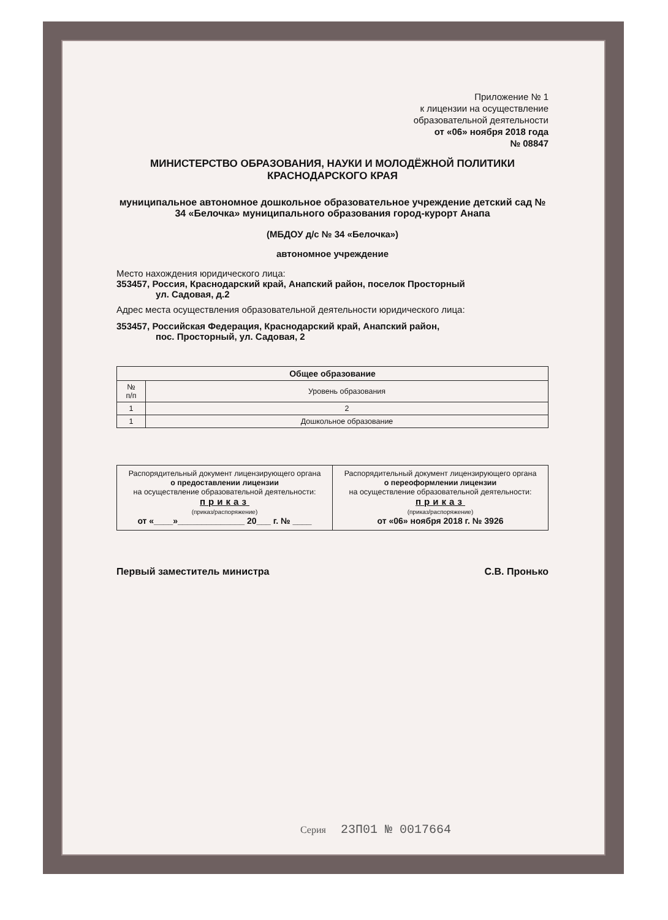Приложение № 1
к лицензии на осуществление
образовательной деятельности
от «06» ноября 2018 года
№ 08847
МИНИСТЕРСТВО ОБРАЗОВАНИЯ, НАУКИ И МОЛОДЁЖНОЙ ПОЛИТИКИ
КРАСНОДАРСКОГО КРАЯ
муниципальное автономное дошкольное образовательное учреждение детский сад № 34 «Белочка» муниципального образования город-курорт Анапа
(МБДОУ д/с № 34 «Белочка»)
автономное учреждение
Место нахождения юридического лица:
353457, Россия, Краснодарский край, Анапский район, поселок Просторный
ул. Садовая, д.2
Адрес места осуществления образовательной деятельности юридического лица:
353457, Российская Федерация, Краснодарский край, Анапский район,
пос. Просторный, ул. Садовая, 2
| Общее образование | |
| --- | --- |
| № п/п | Уровень образования |
| 1 | 2 |
| 1 | Дошкольное образование |
| Распорядительный документ лицензирующего органа о предоставлении лицензии на осуществление образовательной деятельности: приказ (приказ/распоряжение) от «____»______________ 20___ г. № ____ | Распорядительный документ лицензирующего органа о переоформлении лицензии на осуществление образовательной деятельности: приказ (приказ/распоряжение) от «06» ноября 2018 г. № 3926 |
Первый заместитель министра С.В. Пронько
Серия 23П01 № 0017664